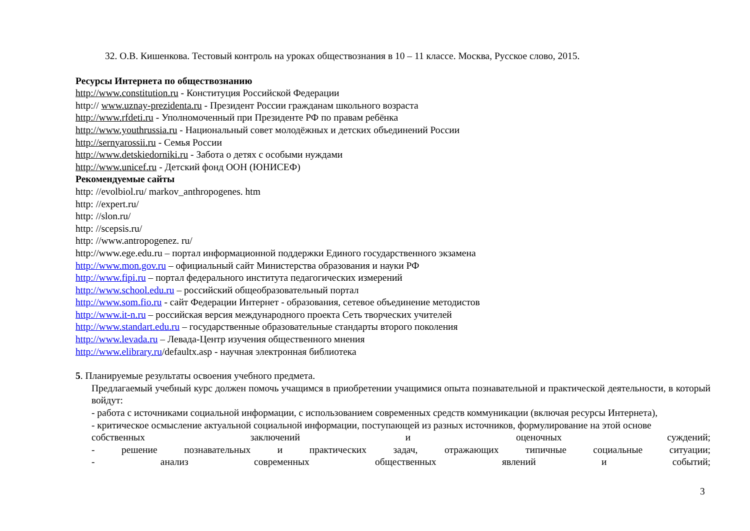32. О.В. Кишенкова. Тестовый контроль на уроках обществознания в 10 – 11 классе. Москва, Русское слово, 2015.
Ресурсы Интернета по обществознанию
http://www.constitution.ru - Конституция Российской Федерации
http:// www.uznay-prezidenta.ru - Президент России гражданам школьного возраста
http://www.rfdeti.ru - Уполномоченный при Президенте РФ по правам ребёнка
http://www.youthrussia.ru - Национальный совет молодёжных и детских объединений России
http://sernyarossii.ru - Семья России
http://www.detskiedorniki.ru - Забота о детях с особыми нуждами
http://www.unicef.ru - Детский фонд ООН (ЮНИСЕФ)
Рекомендуемые сайты
http: //evolbiol.ru/ markov_anthropogenes. htm
http: //expert.ru/
http: //slon.ru/
http: //scepsis.ru/
http: //www.antropogenez. ru/
http://www.ege.edu.ru – портал информационной поддержки Единого государственного экзамена
http://www.mon.gov.ru – официальный сайт Министерства образования и науки РФ
http://www.fipi.ru – портал федерального института педагогических измерений
http://www.school.edu.ru – российский общеобразовательный портал
http://www.som.fio.ru - сайт Федерации Интернет - образования, сетевое объединение методистов
http://www.it-n.ru – российская версия международного проекта Сеть творческих учителей
http://www.standart.edu.ru – государственные образовательные стандарты второго поколения
http://www.levada.ru – Левада-Центр изучения общественного мнения
http://www.elibrary.ru/defaultx.asp - научная электронная библиотека
5. Планируемые результаты освоения учебного предмета.
Предлагаемый учебный курс должен помочь учащимся в приобретении учащимися опыта познавательной и практической деятельности, в который войдут:
- работа с источниками социальной информации, с использованием современных средств коммуникации (включая ресурсы Интернета),
- критическое осмысление актуальной социальной информации, поступающей из разных источников, формулирование на этой основе
собственных заключений и оценочных суждений;
- решение познавательных и практических задач, отражающих типичные социальные ситуации;
- анализ современных общественных явлений и событий;
3